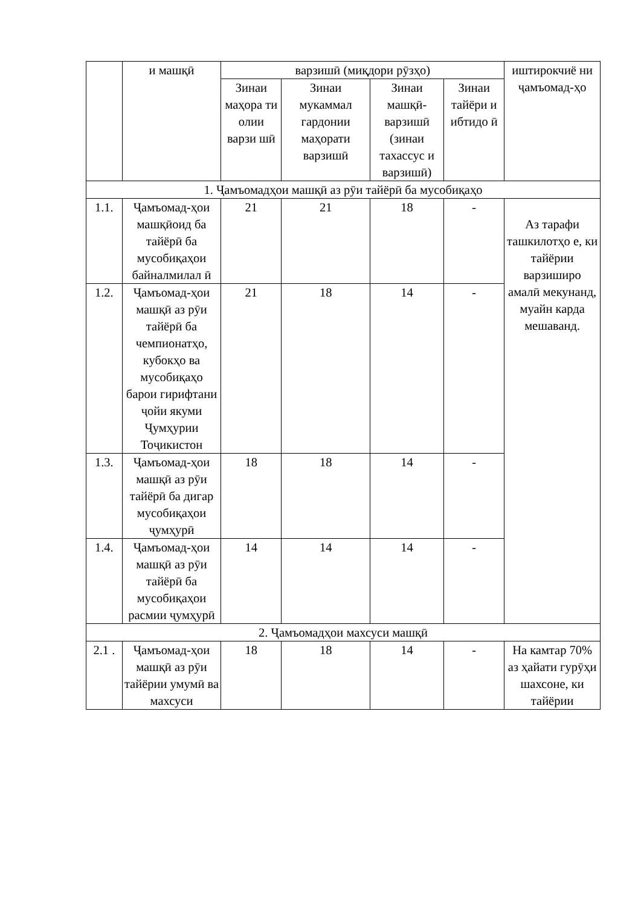| | и машқӣ | варзишӣ (миқдори рӯзҳо) | | | | иштирокчиё ни ҷамъомад-ҳо |
| | | Зинаи маҳора ти олии варзи шӣ | Зинаи мукаммал гардонии маҳорати варзишӣ | Зинаи машқӣ-варзишӣ (зинаи тахассус и варзишӣ) | Зинаи тайёри и ибтидо ӣ | |
| 1. Ҷамъомадҳои машқӣ аз рӯи тайёрӣ ба мусобиқаҳо | | | | | | |
| 1.1. | Ҷамъомад-ҳои машқӣоид ба тайёрӣ ба мусобиқаҳои байналмилал ӣ | 21 | 21 | 18 | - | Аз тарафи ташкилотҳо е, ки тайёрии варзиширо амалӣ мекунанд, муайн карда мешаванд. |
| 1.2. | Ҷамъомад-ҳои машқӣ аз рӯи тайёрӣ ба чемпионатҳо, кубокҳо ва мусобиқаҳо барои гирифтани ҷойи якуми Ҷумҳурии Тоҷикистон | 21 | 18 | 14 | - | |
| 1.3. | Ҷамъомад-ҳои машқӣ аз рӯи тайёрӣ ба дигар мусобиқаҳои ҷумҳурӣ | 18 | 18 | 14 | - | |
| 1.4. | Ҷамъомад-ҳои машқӣ аз рӯи тайёрӣ ба мусобиқаҳои расмии ҷумҳурӣ | 14 | 14 | 14 | - | |
| 2. Ҷамъомадҳои махсуси машқӣ | | | | | | |
| 2.1 . | Ҷамъомад-ҳои машқӣ аз рӯи тайёрии умумӣ ва махсуси | 18 | 18 | 14 | - | На камтар 70% аз ҳайати гурӯҳи шахсоне, ки тайёрии |